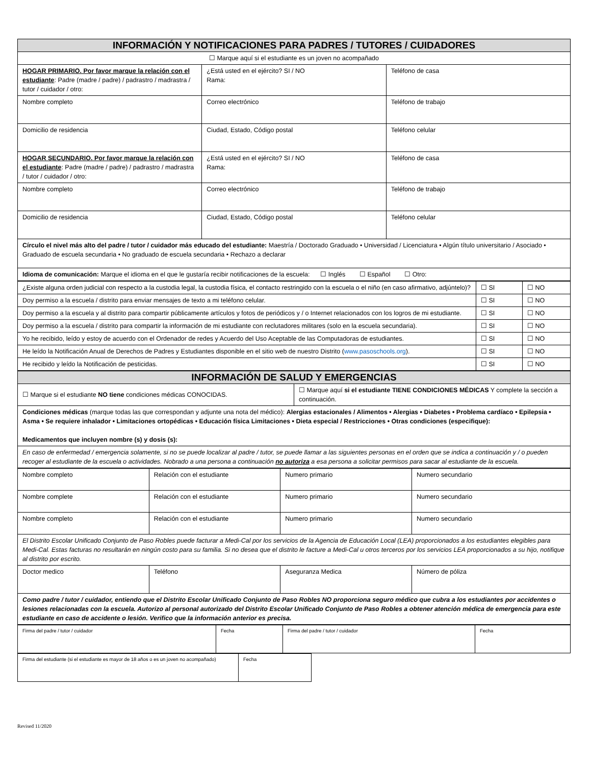| INFORMACIÓN Y NOTIFICACIONES PARA PADRES / TUTORES / CUIDADORES | | |
| ☐ Marque aquí si el estudiante es un joven no acompañado | | |
| HOGAR PRIMARIO. Por favor marque la relación con el estudiante : Padre (madre / padre) / padrastro / madrastra / tutor / cuidador / otro: | ¿Está usted en el ejército? SI / NO Rama: | Teléfono de casa |
| Nombre completo | Correo electrónico | Teléfono de trabajo |
| Domicilio de residencia | Ciudad, Estado, Código postal | Teléfono celular |
| HOGAR SECUNDARIO. Por favor marque la relación con el estudiante : Padre (madre / padre) / padrastro / madrastra / tutor / cuidador / otro: | ¿Está usted en el ejército? SI / NO Rama: | Teléfono de casa |
| Nombre completo | Correo electrónico | Teléfono de trabajo |
| Domicilio de residencia | Ciudad, Estado, Código postal | Teléfono celular |
| Círculo el nivel más alto del padre / tutor / cuidador más educado del estudiante: Maestría / Doctorado Graduado • Universidad / Licenciatura • Algún título universitario / Asociado • Graduado de escuela secundaria • No graduado de escuela secundaria • Rechazo a declarar | | |
| Idioma de comunicación: Marque el idioma en el que le gustaría recibir notificaciones de la escuela: ☐ Inglés ☐ Español ☐ Otro: | | |
| ¿Existe alguna orden judicial con respecto a la custodia legal, la custodia física, el contacto restringido con la escuela o el niño (en caso afirmativo, adjúntelo)? | ☐ SI | ☐ NO |
| Doy permiso a la escuela / distrito para enviar mensajes de texto a mi teléfono celular. | ☐ SI | ☐ NO |
| Doy permiso a la escuela y al distrito para compartir públicamente artículos y fotos de periódicos y / o Internet relacionados con los logros de mi estudiante. | ☐ SI | ☐ NO |
| Doy permiso a la escuela / distrito para compartir la información de mi estudiante con reclutadores militares (solo en la escuela secundaria). | ☐ SI | ☐ NO |
| Yo he recibido, leído y estoy de acuerdo con el Ordenador de redes y Acuerdo del Uso Aceptable de las Computadoras de estudiantes. | ☐ SI | ☐ NO |
| He leído la Notificación Anual de Derechos de Padres y Estudiantes disponible en el sitio web de nuestro Distrito ( www.pasoschools.org ). | ☐ SI | ☐ NO |
| He recibido y leído la Notificación de pesticidas. | ☐ SI | ☐ NO |
| INFORMACIÓN DE SALUD Y EMERGENCIAS | |
| ☐ Marque si el estudiante NO tiene condiciones médicas CONOCIDAS. | ☐ Marque aquí si el estudiante TIENE CONDICIONES MÉDICAS Y complete la sección a continuación. |
| Condiciones médicas (marque todas las que correspondan y adjunte una nota del médico): Alergias estacionales / Alimentos • Alergias • Diabetes • Problema cardíaco • Epilepsia • Asma • Se requiere inhalador • Limitaciones ortopédicas • Educación física Limitaciones • Dieta especial / Restricciones • Otras condiciones (especifique): Medicamentos que incluyen nombre (s) y dosis (s): | |
| En caso de enfermedad / emergencia solamente, si no se puede localizar al padre / tutor, se puede llamar a las siguientes personas en el orden que se indica a continuación y / o pueden recoger al estudiante de la escuela o actividades. Nobrado a una persona a continuación no autoriza a esa persona a solicitar permisos para sacar al estudiante de la escuela. | |
| Nombre completo | Relación con el estudiante | Numero primario | Numero secundario |
| Nombre complete | Relación con el estudiante | Numero primario | Numero secundario |
| Nombre completo | Relación con el estudiante | Numero primario | Numero secundario |
| El Distrito Escolar Unificado Conjunto de Paso Robles puede facturar a Medi-Cal por los servicios de la Agencia de Educación Local (LEA) proporcionados a los estudiantes elegibles para Medi-Cal. Estas facturas no resultarán en ningún costo para su familia. Si no desea que el distrito le facture a Medi-Cal u otros terceros por los servicios LEA proporcionados a su hijo, notifique al distrito por escrito. | | | |
| Doctor medico | Teléfono | Aseguranza Medica | Número de póliza |
| Como padre / tutor / cuidador, entiendo que el Distrito Escolar Unificado Conjunto de Paso Robles NO proporciona seguro médico que cubra a los estudiantes por accidentes o lesiones relacionadas con la escuela. Autorizo al personal autorizado del Distrito Escolar Unificado Conjunto de Paso Robles a obtener atención médica de emergencia para este estudiante en caso de accidente o lesión. Verifico que la información anterior es precisa. | | | |
| Firma del padre / tutor / cuidador | Fecha | Firma del padre / tutor / cuidador | Fecha |
| Firma del estudiante (si el estudiante es mayor de 18 años o es un joven no acompañado) | Fecha |
Revised 11/2020